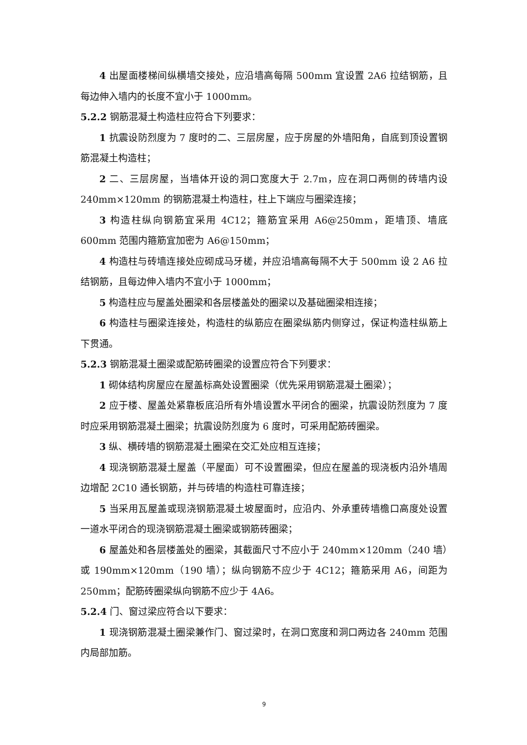4 出屋面楼梯间纵横墙交接处，应沿墙高每隔 500mm 宜设置 2A6 拉结钢筋，且每边伸入墙内的长度不宜小于 1000mm。
5.2.2 钢筋混凝土构造柱应符合下列要求：
1 抗震设防烈度为 7 度时的二、三层房屋，应于房屋的外墙阳角，自底到顶设置钢筋混凝土构造柱；
2 二、三层房屋，当墙体开设的洞口宽度大于 2.7m，应在洞口两侧的砖墙内设 240mm×120mm 的钢筋混凝土构造柱，柱上下端应与圈梁连接；
3 构造柱纵向钢筋宜采用 4C12；箍筋宜采用 A6@250mm，距墙顶、墙底 600mm 范围内箍筋宜加密为 A6@150mm；
4 构造柱与砖墙连接处应砌成马牙槎，并应沿墙高每隔不大于 500mm 设 2 A6 拉结钢筋，且每边伸入墙内不宜小于 1000mm；
5 构造柱应与屋盖处圈梁和各层楼盖处的圈梁以及基础圈梁相连接；
6 构造柱与圈梁连接处，构造柱的纵筋应在圈梁纵筋内侧穿过，保证构造柱纵筋上下贯通。
5.2.3 钢筋混凝土圈梁或配筋砖圈梁的设置应符合下列要求：
1 砌体结构房屋应在屋盖标高处设置圈梁（优先采用钢筋混凝土圈梁）；
2 应于楼、屋盖处紧靠板底沿所有外墙设置水平闭合的圈梁，抗震设防烈度为 7 度时应采用钢筋混凝土圈梁；抗震设防烈度为 6 度时，可采用配筋砖圈梁。
3 纵、横砖墙的钢筋混凝土圈梁在交汇处应相互连接；
4 现浇钢筋混凝土屋盖（平屋面）可不设置圈梁，但应在屋盖的现浇板内沿外墙周边增配 2C10 通长钢筋，并与砖墙的构造柱可靠连接；
5 当采用瓦屋盖或现浇钢筋混凝土坡屋面时，应沿内、外承重砖墙檐口高度处设置一道水平闭合的现浇钢筋混凝土圈梁或钢筋砖圈梁；
6 屋盖处和各层楼盖处的圈梁，其截面尺寸不应小于 240mm×120mm（240 墙）或 190mm×120mm（190 墙）；纵向钢筋不应少于 4C12；箍筋采用 A6，间距为 250mm；配筋砖圈梁纵向钢筋不应少于 4A6。
5.2.4 门、窗过梁应符合以下要求：
1 现浇钢筋混凝土圈梁兼作门、窗过梁时，在洞口宽度和洞口两边各 240mm 范围内局部加筋。
9